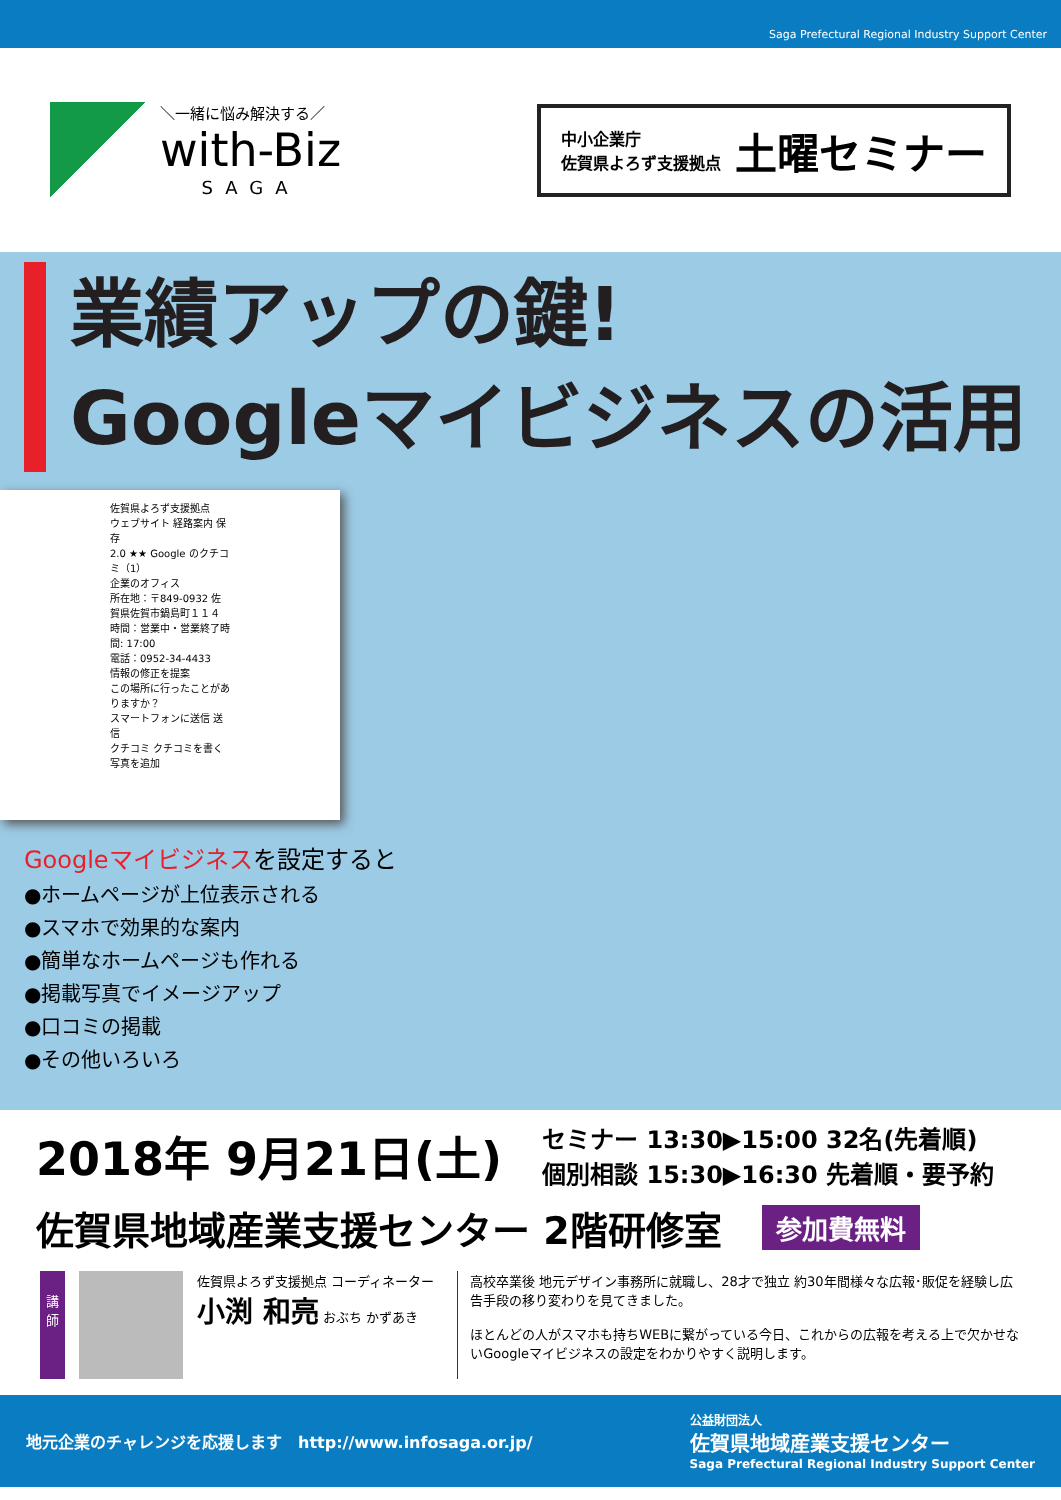Saga Prefectural Regional Industry Support Center
＼一緒に悩み解決する／
with-Biz
SAGA
中小企業庁
佐賀県よろず支援拠点
土曜セミナー
業績アップの鍵!
Googleマイビジネスの活用
佐賀県よろず支援拠点
ウェブサイト 経路案内 保存
2.0 ★★ Google のクチコミ（1）
企業のオフィス
所在地：〒849-0932 佐賀県佐賀市鍋島町１１４
時間：営業中・営業終了時間: 17:00
電話：0952-34-4433
情報の修正を提案
この場所に行ったことがありますか？
スマートフォンに送信 送信
クチコミ クチコミを書く 写真を追加
Googleマイビジネスを設定すると
●ホームページが上位表示される
●スマホで効果的な案内
●簡単なホームページも作れる
●掲載写真でイメージアップ
●口コミの掲載
●その他いろいろ
2018年 9月21日(土)
セミナー 13:30▶15:00 32名(先着順)
個別相談 15:30▶16:30 先着順・要予約
佐賀県地域産業支援センター 2階研修室 参加費無料
講
師
佐賀県よろず支援拠点 コーディネーター
小渕 和亮 おぶち かずあき
高校卒業後 地元デザイン事務所に就職し、28才で独立 約30年間様々な広報･販促を経験し広告手段の移り変わりを見てきました。
ほとんどの人がスマホも持ちWEBに繋がっている今日、これからの広報を考える上で欠かせないGoogleマイビジネスの設定をわかりやすく説明します。
地元企業のチャレンジを応援します　http://www.infosaga.or.jp/ 公益財団法人
佐賀県地域産業支援センター
Saga Prefectural Regional Industry Support Center